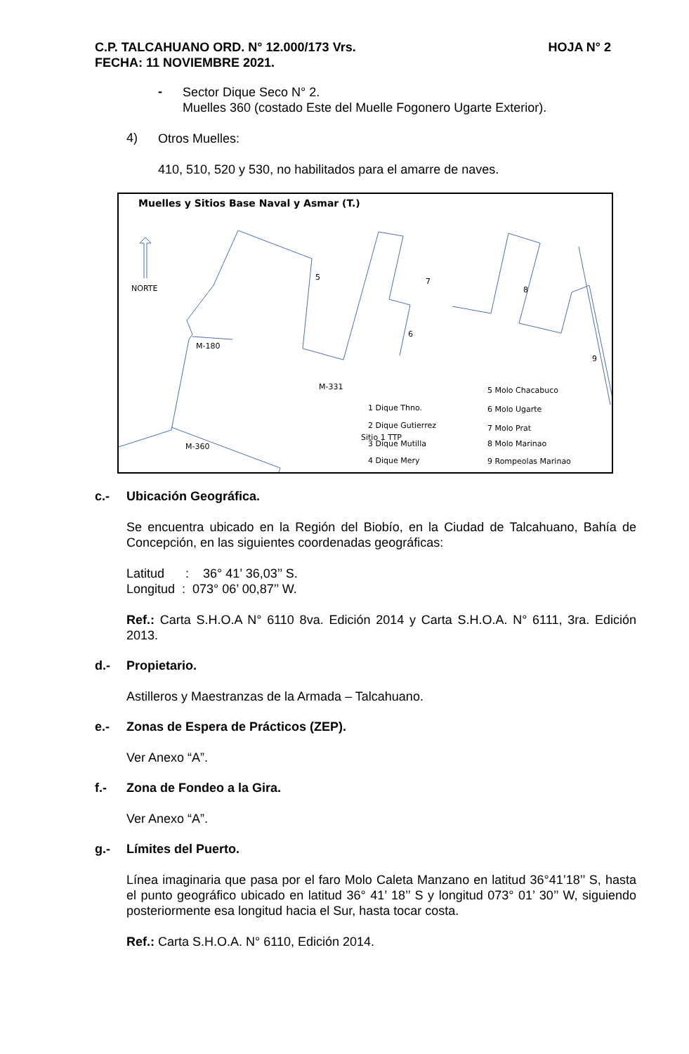HOJA N° 2 C.P. TALCAHUANO ORD. N° 12.000/173 Vrs.
FECHA: 11 NOVIEMBRE 2021.
-
Sector Dique Seco N° 2.
Muelles 360 (costado Este del Muelle Fogonero Ugarte Exterior).
4)
Otros Muelles:
410, 510, 520 y 530, no habilitados para el amarre de naves.
Muelles y Sitios Base Naval y Asmar (T.)
NORTE
M-180
M-360
Sitio 1 TTP
M-331
5
7
8
9
6
5 Molo Chacabuco
6 Molo Ugarte
7 Molo Prat
8 Molo Marinao
9 Rompeolas Marinao
1 Dique Thno.
2 Dique Gutierrez
3 Dique Mutilla
4 Dique Mery
c.- Ubicación Geográfica.
Se encuentra ubicado en la Región del Biobío, en la Ciudad de Talcahuano, Bahía de Concepción, en las siguientes coordenadas geográficas:
Latitud : 36° 41’ 36,03’’ S.
Longitud : 073° 06’ 00,87’’ W.
Ref.: Carta S.H.O.A N° 6110 8va. Edición 2014 y Carta S.H.O.A. N° 6111, 3ra. Edición 2013.
d.- Propietario.
Astilleros y Maestranzas de la Armada – Talcahuano.
e.- Zonas de Espera de Prácticos (ZEP).
Ver Anexo “A”.
f.- Zona de Fondeo a la Gira.
Ver Anexo “A”.
g.- Límites del Puerto.
Línea imaginaria que pasa por el faro Molo Caleta Manzano en latitud 36°41’18’’ S, hasta el punto geográfico ubicado en latitud 36° 41’ 18’’ S y longitud 073° 01’ 30’’ W, siguiendo posteriormente esa longitud hacia el Sur, hasta tocar costa.
Ref.: Carta S.H.O.A. N° 6110, Edición 2014.